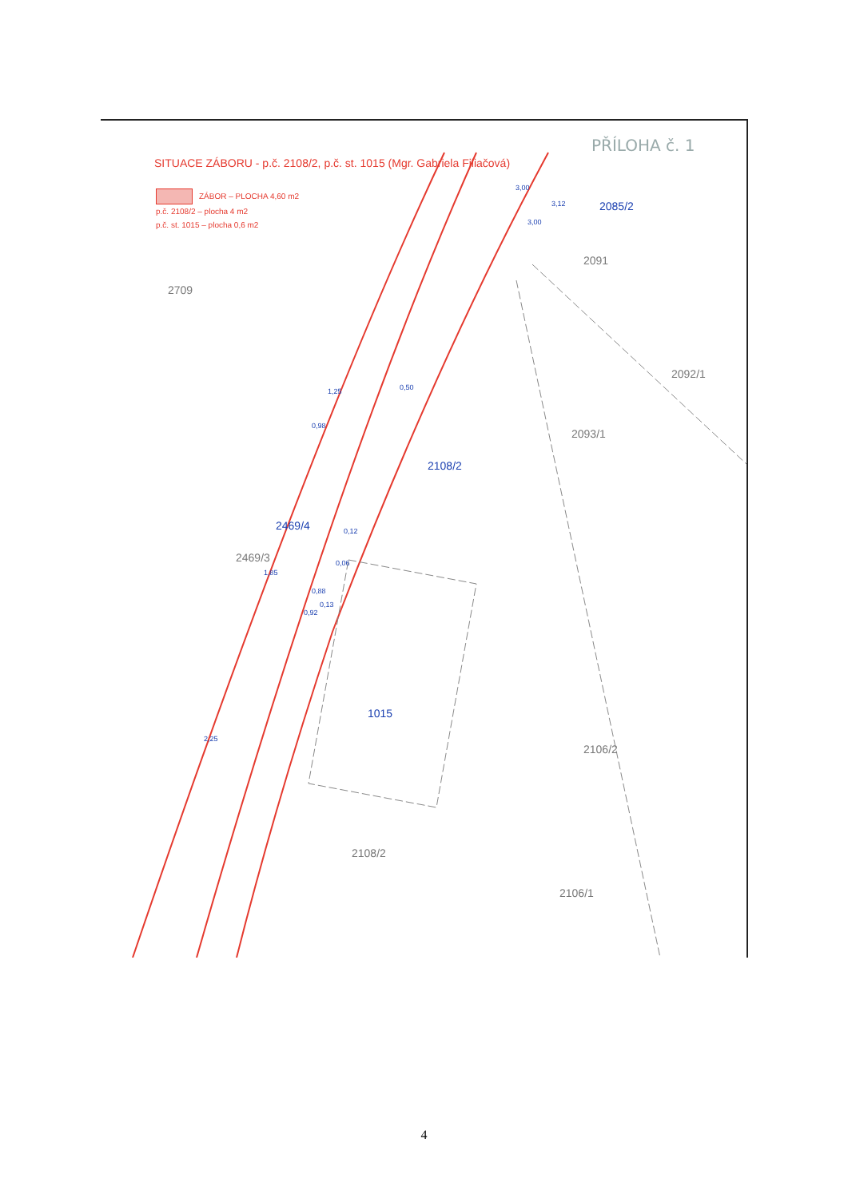SITUACE ZÁBORU - p.č. 2108/2, p.č. st. 1015 (Mgr. Gabriela Filiačová)
ZÁBOR – PLOCHA 4,60 m2
p.č. 2108/2 – plocha 4 m2
p.č. st. 1015 – plocha 0,6 m2
PŘÍLOHA č. 1
2709
2085/2
2091
2092/1
2093/1
2108/2
2469/4
2469/3
1015
2106/2
2108/2
2106/1
3,00
3,12
3,00
1,25 0,50
0,98
0,12
0,06
1,85
0,88
0,13
0,92
2,25
4